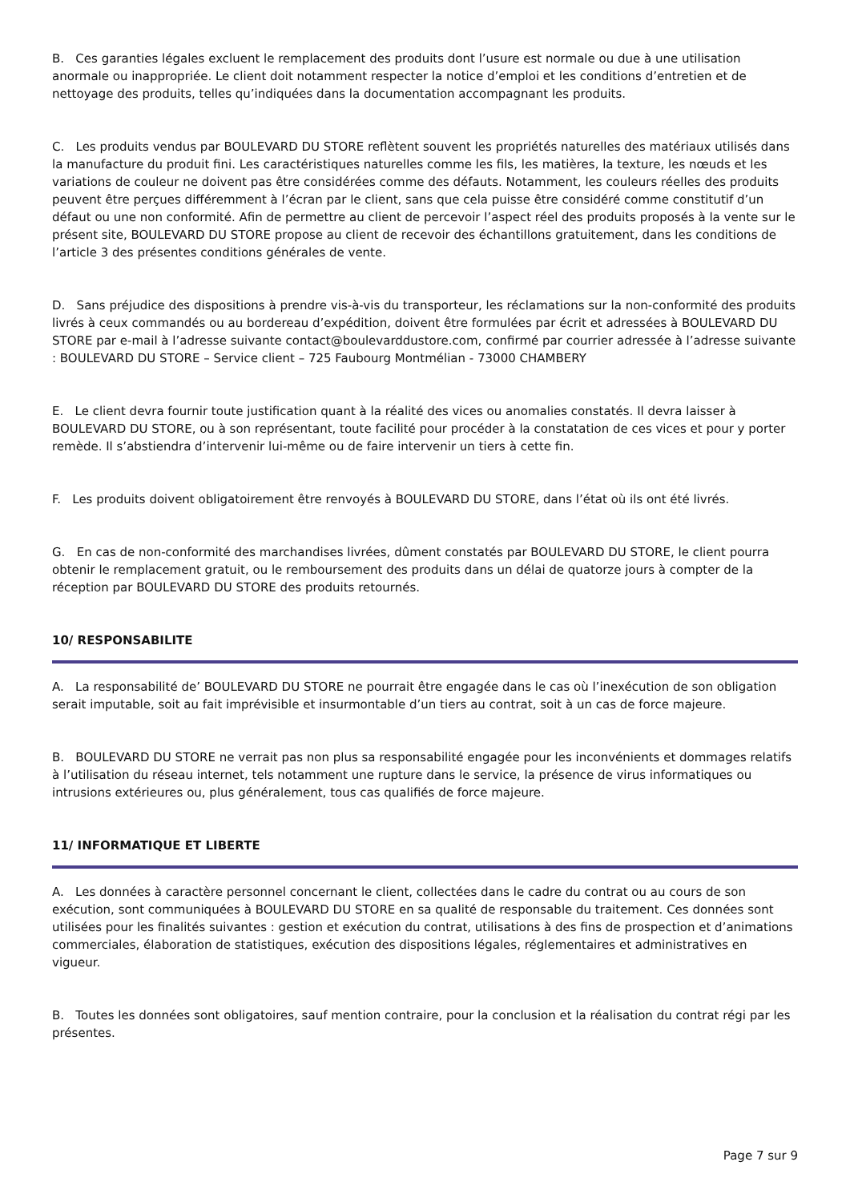B. Ces garanties légales excluent le remplacement des produits dont l’usure est normale ou due à une utilisation anormale ou inappropriée. Le client doit notamment respecter la notice d’emploi et les conditions d’entretien et de nettoyage des produits, telles qu’indiquées dans la documentation accompagnant les produits.
C. Les produits vendus par BOULEVARD DU STORE reflètent souvent les propriétés naturelles des matériaux utilisés dans la manufacture du produit fini. Les caractéristiques naturelles comme les fils, les matières, la texture, les nœuds et les variations de couleur ne doivent pas être considérées comme des défauts. Notamment, les couleurs réelles des produits peuvent être perçues différemment à l’écran par le client, sans que cela puisse être considéré comme constitutif d’un défaut ou une non conformité. Afin de permettre au client de percevoir l’aspect réel des produits proposés à la vente sur le présent site, BOULEVARD DU STORE propose au client de recevoir des échantillons gratuitement, dans les conditions de l’article 3 des présentes conditions générales de vente.
D. Sans préjudice des dispositions à prendre vis-à-vis du transporteur, les réclamations sur la non-conformité des produits livrés à ceux commandés ou au bordereau d’expédition, doivent être formulées par écrit et adressées à BOULEVARD DU STORE par e-mail à l’adresse suivante contact@boulevarddustore.com, confirmé par courrier adressée à l’adresse suivante : BOULEVARD DU STORE – Service client – 725 Faubourg Montmélian - 73000 CHAMBERY
E. Le client devra fournir toute justification quant à la réalité des vices ou anomalies constatés. Il devra laisser à BOULEVARD DU STORE, ou à son représentant, toute facilité pour procéder à la constatation de ces vices et pour y porter remède. Il s’abstiendra d’intervenir lui-même ou de faire intervenir un tiers à cette fin.
F. Les produits doivent obligatoirement être renvoyés à BOULEVARD DU STORE, dans l’état où ils ont été livrés.
G. En cas de non-conformité des marchandises livrées, dûment constatés par BOULEVARD DU STORE, le client pourra obtenir le remplacement gratuit, ou le remboursement des produits dans un délai de quatorze jours à compter de la réception par BOULEVARD DU STORE des produits retournés.
10/ RESPONSABILITE
A. La responsabilité de’ BOULEVARD DU STORE ne pourrait être engagée dans le cas où l’inexécution de son obligation serait imputable, soit au fait imprévisible et insurmontable d’un tiers au contrat, soit à un cas de force majeure.
B. BOULEVARD DU STORE ne verrait pas non plus sa responsabilité engagée pour les inconvénients et dommages relatifs à l’utilisation du réseau internet, tels notamment une rupture dans le service, la présence de virus informatiques ou intrusions extérieures ou, plus généralement, tous cas qualifiés de force majeure.
11/ INFORMATIQUE ET LIBERTE
A. Les données à caractère personnel concernant le client, collectées dans le cadre du contrat ou au cours de son exécution, sont communiquées à BOULEVARD DU STORE en sa qualité de responsable du traitement. Ces données sont utilisées pour les finalités suivantes : gestion et exécution du contrat, utilisations à des fins de prospection et d’animations commerciales, élaboration de statistiques, exécution des dispositions légales, réglementaires et administratives en vigueur.
B. Toutes les données sont obligatoires, sauf mention contraire, pour la conclusion et la réalisation du contrat régi par les présentes.
Page 7 sur 9